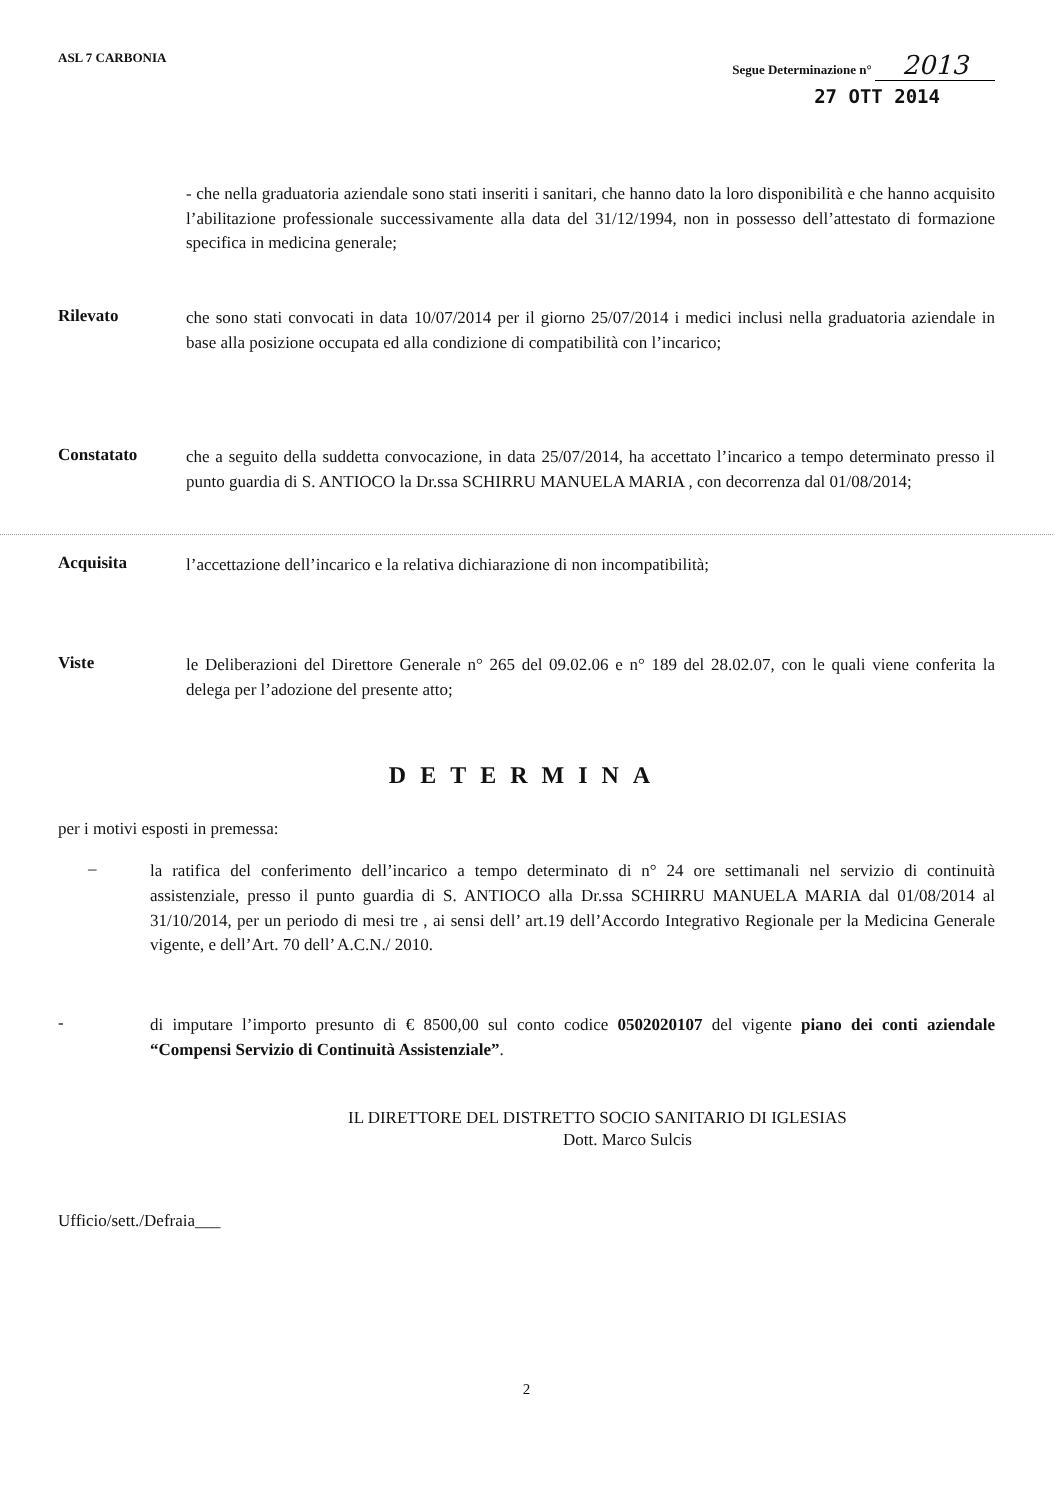ASL 7 CARBONIA Segue Determinazione n° 2013
27 OTT 2014
- che nella graduatoria aziendale sono stati inseriti i sanitari, che hanno dato la loro disponibilità e che hanno acquisito l’abilitazione professionale successivamente alla data del 31/12/1994, non in possesso dell’attestato di formazione specifica in medicina generale;
Rilevato
che sono stati convocati in data 10/07/2014 per il giorno 25/07/2014 i medici inclusi nella graduatoria aziendale in base alla posizione occupata ed alla condizione di compatibilità con l’incarico;
Constatato
che a seguito della suddetta convocazione, in data 25/07/2014, ha accettato l’incarico a tempo determinato presso il punto guardia di S. ANTIOCO la Dr.ssa SCHIRRU MANUELA MARIA , con decorrenza dal 01/08/2014;
Acquisita
l’accettazione dell’incarico e la relativa dichiarazione di non incompatibilità;
Viste
le Deliberazioni del Direttore Generale n° 265 del 09.02.06 e n° 189 del 28.02.07, con le quali viene conferita la delega per l’adozione del presente atto;
DETERMINA
per i motivi esposti in premessa:
–
la ratifica del conferimento dell’incarico a tempo determinato di n° 24 ore settimanali nel servizio di continuità assistenziale, presso il punto guardia di S. ANTIOCO alla Dr.ssa SCHIRRU MANUELA MARIA dal 01/08/2014 al 31/10/2014, per un periodo di mesi tre , ai sensi dell’ art.19 dell’Accordo Integrativo Regionale per la Medicina Generale vigente, e dell’Art. 70 dell’ A.C.N./ 2010.
-
di imputare l’importo presunto di € 8500,00 sul conto codice 0502020107 del vigente piano dei conti aziendale “Compensi Servizio di Continuità Assistenziale”.
IL DIRETTORE DEL DISTRETTO SOCIO SANITARIO DI IGLESIAS
Dott. Marco Sulcis
Ufficio/sett./Defraia___
2